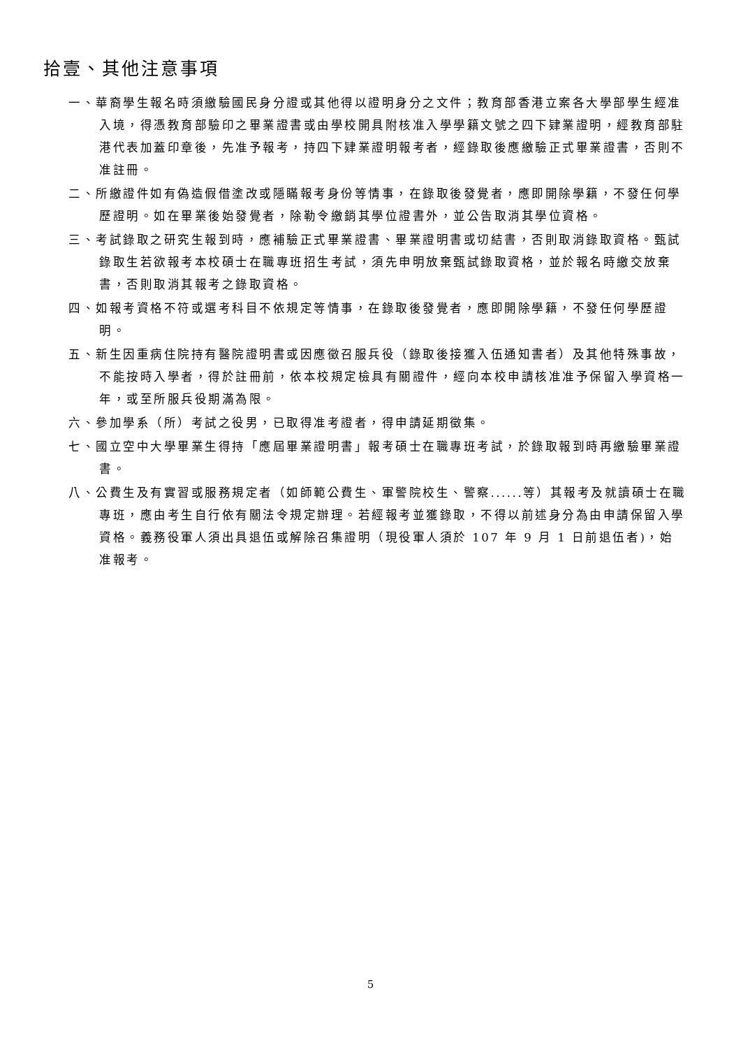拾壹、其他注意事項
一、華裔學生報名時須繳驗國民身分證或其他得以證明身分之文件；教育部香港立案各大學部學生經准入境，得憑教育部驗印之畢業證書或由學校開具附核准入學學籍文號之四下肄業證明，經教育部駐港代表加蓋印章後，先准予報考，持四下肄業證明報考者，經錄取後應繳驗正式畢業證書，否則不准註冊。
二、所繳證件如有偽造假借塗改或隱瞞報考身份等情事，在錄取後發覺者，應即開除學籍，不發任何學歷證明。如在畢業後始發覺者，除勒令繳銷其學位證書外，並公告取消其學位資格。
三、考試錄取之研究生報到時，應補驗正式畢業證書、畢業證明書或切結書，否則取消錄取資格。甄試錄取生若欲報考本校碩士在職專班招生考試，須先申明放棄甄試錄取資格，並於報名時繳交放棄書，否則取消其報考之錄取資格。
四、如報考資格不符或選考科目不依規定等情事，在錄取後發覺者，應即開除學籍，不發任何學歷證明。
五、新生因重病住院持有醫院證明書或因應徵召服兵役（錄取後接獲入伍通知書者）及其他特殊事故，不能按時入學者，得於註冊前，依本校規定檢具有關證件，經向本校申請核准准予保留入學資格一年，或至所服兵役期滿為限。
六、參加學系（所）考試之役男，已取得准考證者，得申請延期徵集。
七、國立空中大學畢業生得持「應屆畢業證明書」報考碩士在職專班考試，於錄取報到時再繳驗畢業證書。
八、公費生及有實習或服務規定者（如師範公費生、軍警院校生、警察......等）其報考及就讀碩士在職專班，應由考生自行依有關法令規定辦理。若經報考並獲錄取，不得以前述身分為由申請保留入學資格。義務役軍人須出具退伍或解除召集證明（現役軍人須於 107 年 9 月 1 日前退伍者)，始准報考。
5